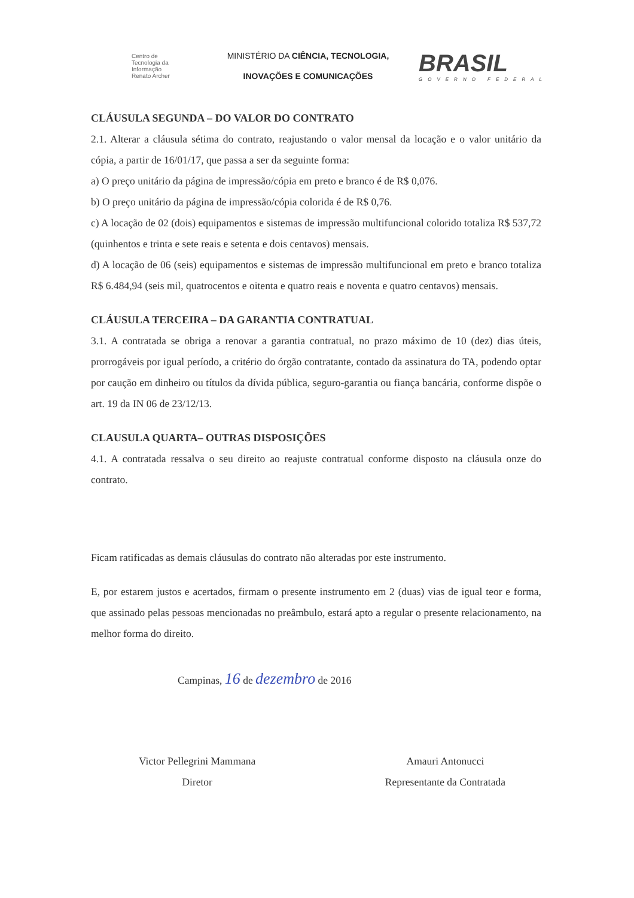Centro de
Tecnologia da
Informação
Renato Archer
MINISTÉRIO DA CIÊNCIA, TECNOLOGIA,
INOVAÇÕES E COMUNICAÇÕES
BRASIL
GOVERNO FEDERAL
CLÁUSULA SEGUNDA – DO VALOR DO CONTRATO
2.1. Alterar a cláusula sétima do contrato, reajustando o valor mensal da locação e o valor unitário da cópia, a partir de 16/01/17, que passa a ser da seguinte forma:
a) O preço unitário da página de impressão/cópia em preto e branco é de R$ 0,076.
b) O preço unitário da página de impressão/cópia colorida é de R$ 0,76.
c) A locação de 02 (dois) equipamentos e sistemas de impressão multifuncional colorido totaliza R$ 537,72 (quinhentos e trinta e sete reais e setenta e dois centavos) mensais.
d) A locação de 06 (seis) equipamentos e sistemas de impressão multifuncional em preto e branco totaliza R$ 6.484,94 (seis mil, quatrocentos e oitenta e quatro reais e noventa e quatro centavos) mensais.
CLÁUSULA TERCEIRA – DA GARANTIA CONTRATUAL
3.1. A contratada se obriga a renovar a garantia contratual, no prazo máximo de 10 (dez) dias úteis, prorrogáveis por igual período, a critério do órgão contratante, contado da assinatura do TA, podendo optar por caução em dinheiro ou títulos da dívida pública, seguro-garantia ou fiança bancária, conforme dispõe o art. 19 da IN 06 de 23/12/13.
CLAUSULA QUARTA– OUTRAS DISPOSIÇÕES
4.1. A contratada ressalva o seu direito ao reajuste contratual conforme disposto na cláusula onze do contrato.
Ficam ratificadas as demais cláusulas do contrato não alteradas por este instrumento.
E, por estarem justos e acertados, firmam o presente instrumento em 2 (duas) vias de igual teor e forma, que assinado pelas pessoas mencionadas no preâmbulo, estará apto a regular o presente relacionamento, na melhor forma do direito.
Campinas, 16 de dezembro de 2016
Victor Pellegrini Mammana
Diretor
Amauri Antonucci
Representante da Contratada